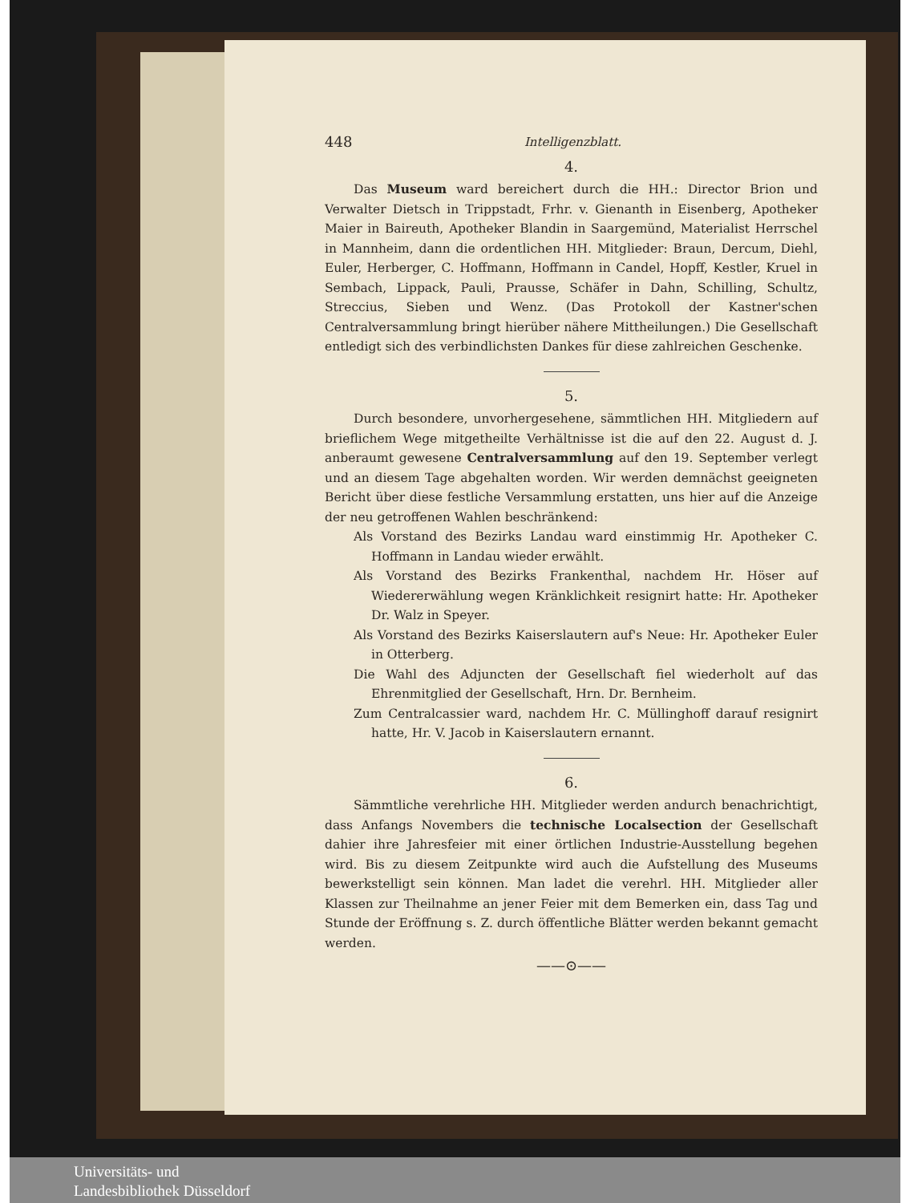448 Intelligenzblatt.
4.
Das Museum ward bereichert durch die HH.: Director Brion und Verwalter Dietsch in Trippstadt, Frhr. v. Gienanth in Eisenberg, Apotheker Maier in Baireuth, Apotheker Blandin in Saargemünd, Materialist Herrschel in Mannheim, dann die ordentlichen HH. Mitglieder: Braun, Dercum, Diehl, Euler, Herberger, C. Hoffmann, Hoffmann in Candel, Hopff, Kestler, Kruel in Sembach, Lippack, Pauli, Prausse, Schäfer in Dahn, Schilling, Schultz, Streccius, Sieben und Wenz. (Das Protokoll der Kastner'schen Centralversammlung bringt hierüber nähere Mittheilungen.) Die Gesellschaft entledigt sich des verbindlichsten Dankes für diese zahlreichen Geschenke.
5.
Durch besondere, unvorhergesehene, sämmtlichen HH. Mitgliedern auf brieflichem Wege mitgetheilte Verhältnisse ist die auf den 22. August d. J. anberaumt gewesene Centralversammlung auf den 19. September verlegt und an diesem Tage abgehalten worden. Wir werden demnächst geeigneten Bericht über diese festliche Versammlung erstatten, uns hier auf die Anzeige der neu getroffenen Wahlen beschränkend:
Als Vorstand des Bezirks Landau ward einstimmig Hr. Apotheker C. Hoffmann in Landau wieder erwählt.
Als Vorstand des Bezirks Frankenthal, nachdem Hr. Höser auf Wiedererwählung wegen Kränklichkeit resignirt hatte: Hr. Apotheker Dr. Walz in Speyer.
Als Vorstand des Bezirks Kaiserslautern auf's Neue: Hr. Apotheker Euler in Otterberg.
Die Wahl des Adjuncten der Gesellschaft fiel wiederholt auf das Ehrenmitglied der Gesellschaft, Hrn. Dr. Bernheim.
Zum Centralcassier ward, nachdem Hr. C. Müllinghoff darauf resignirt hatte, Hr. V. Jacob in Kaiserslautern ernannt.
6.
Sämmtliche verehrliche HH. Mitglieder werden andurch benachrichtigt, dass Anfangs Novembers die technische Localsection der Gesellschaft dahier ihre Jahresfeier mit einer örtlichen Industrie-Ausstellung begehen wird. Bis zu diesem Zeitpunkte wird auch die Aufstellung des Museums bewerkstelligt sein können. Man ladet die verehrl. HH. Mitglieder aller Klassen zur Theilnahme an jener Feier mit dem Bemerken ein, dass Tag und Stunde der Eröffnung s. Z. durch öffentliche Blätter werden bekannt gemacht werden.
——⊙——
Universitäts- und
Landesbibliothek Düsseldorf